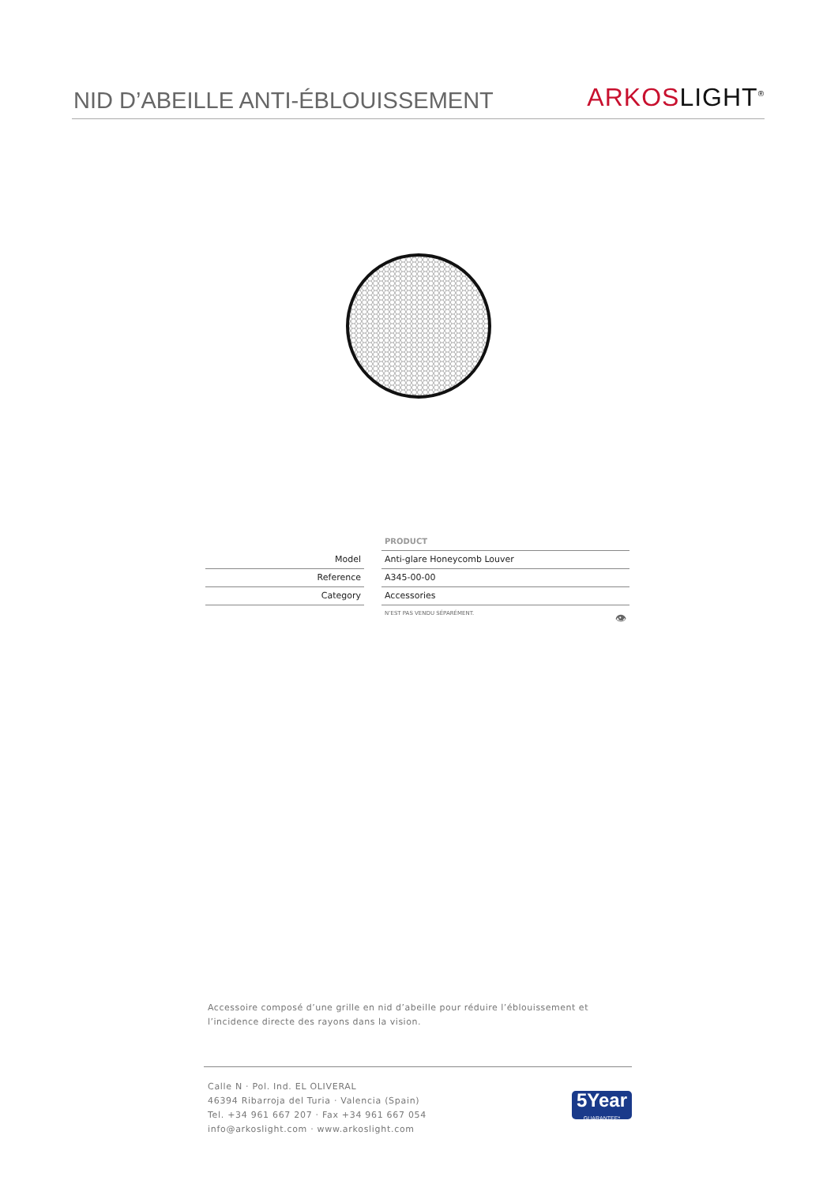NID D’ABEILLE ANTI-ÉBLOUISSEMENT
ARKOS LIGHT<sup>®</sup>
| | | PRODUCT |
| Model | | Anti-glare Honeycomb Louver |
| Reference | | A345-00-00 |
| Category | | Accessories |
| | | N’EST PAS VENDU SÉPARÉMENT. 👁 |
Accessoire composé d’une grille en nid d’abeille pour réduire l’éblouissement et l’incidence directe des rayons dans la vision.
Calle N · Pol. Ind. EL OLIVERAL
46394 Ribarroja del Turia · Valencia (Spain)
Tel. +34 961 667 207 · Fax +34 961 667 054
info@arkoslight.com · www.arkoslight.com
5Year
GUARANTEE*